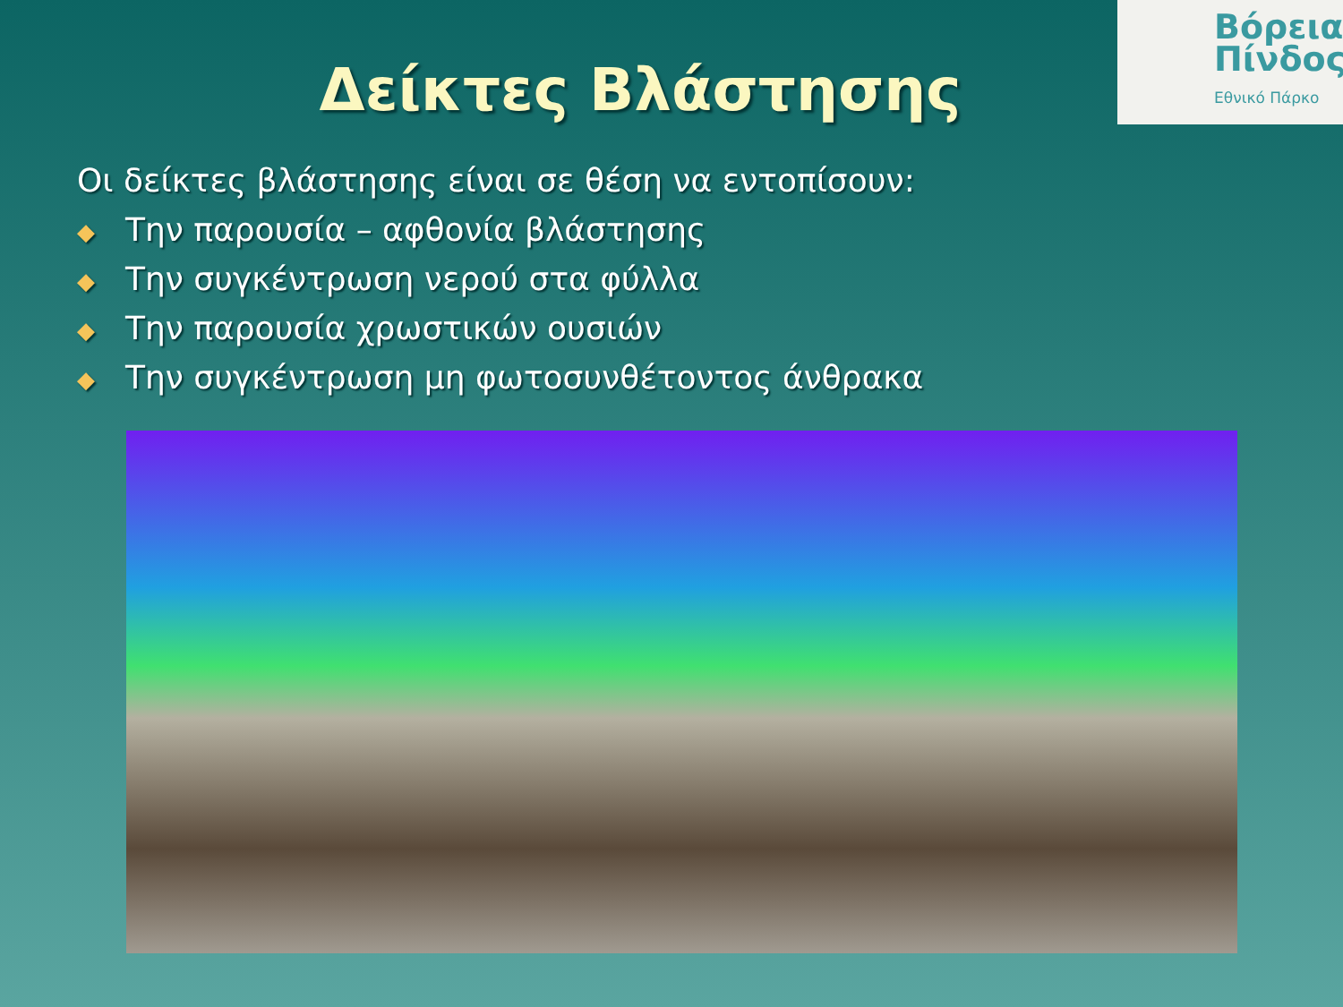Βόρεια
Πίνδος
Εθνικό Πάρκο
Δείκτες Βλάστησης
Οι δείκτες βλάστησης είναι σε θέση να εντοπίσουν:
◆ Την παρουσία – αφθονία βλάστησης
◆ Την συγκέντρωση νερού στα φύλλα
◆ Την παρουσία χρωστικών ουσιών
◆ Την συγκέντρωση μη φωτοσυνθέτοντος άνθρακα